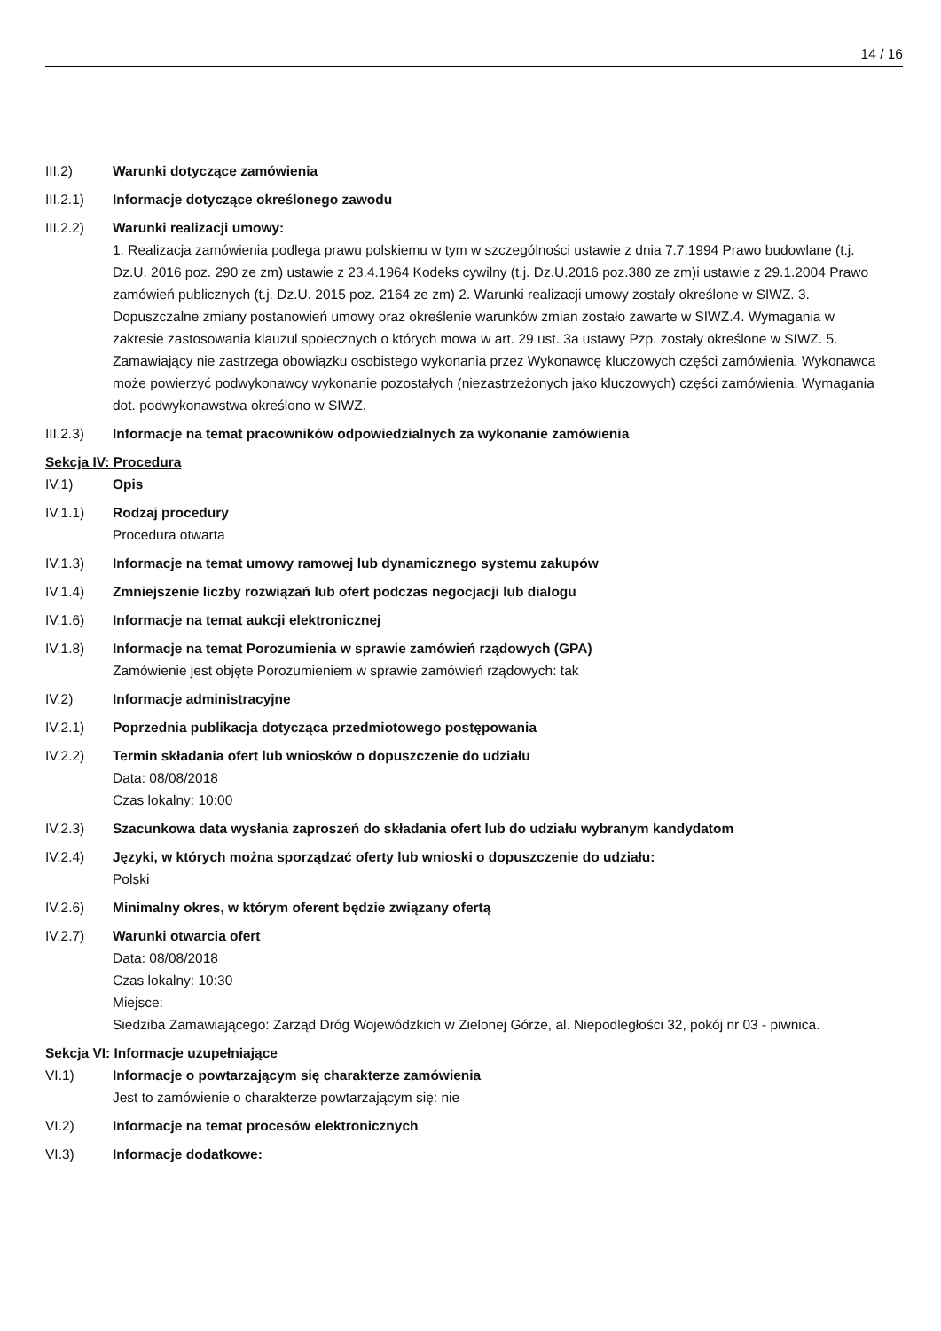14 / 16
III.2) Warunki dotyczące zamówienia
III.2.1) Informacje dotyczące określonego zawodu
III.2.2) Warunki realizacji umowy:
1. Realizacja zamówienia podlega prawu polskiemu w tym w szczególności ustawie z dnia 7.7.1994 Prawo budowlane (t.j. Dz.U. 2016 poz. 290 ze zm) ustawie z 23.4.1964 Kodeks cywilny (t.j. Dz.U.2016 poz.380 ze zm)i ustawie z 29.1.2004 Prawo zamówień publicznych (t.j. Dz.U. 2015 poz. 2164 ze zm) 2. Warunki realizacji umowy zostały określone w SIWZ. 3. Dopuszczalne zmiany postanowień umowy oraz określenie warunków zmian zostało zawarte w SIWZ.4. Wymagania w zakresie zastosowania klauzul społecznych o których mowa w art. 29 ust. 3a ustawy Pzp. zostały określone w SIWZ. 5. Zamawiający nie zastrzega obowiązku osobistego wykonania przez Wykonawcę kluczowych części zamówienia. Wykonawca może powierzyć podwykonawcy wykonanie pozostałych (niezastrzeżonych jako kluczowych) części zamówienia. Wymagania dot. podwykonawstwa określono w SIWZ.
III.2.3) Informacje na temat pracowników odpowiedzialnych za wykonanie zamówienia
Sekcja IV: Procedura
IV.1) Opis
IV.1.1) Rodzaj procedury
Procedura otwarta
IV.1.3) Informacje na temat umowy ramowej lub dynamicznego systemu zakupów
IV.1.4) Zmniejszenie liczby rozwiązań lub ofert podczas negocjacji lub dialogu
IV.1.6) Informacje na temat aukcji elektronicznej
IV.1.8) Informacje na temat Porozumienia w sprawie zamówień rządowych (GPA)
Zamówienie jest objęte Porozumieniem w sprawie zamówień rządowych: tak
IV.2) Informacje administracyjne
IV.2.1) Poprzednia publikacja dotycząca przedmiotowego postępowania
IV.2.2) Termin składania ofert lub wniosków o dopuszczenie do udziału
Data: 08/08/2018
Czas lokalny: 10:00
IV.2.3) Szacunkowa data wysłania zaproszeń do składania ofert lub do udziału wybranym kandydatom
IV.2.4) Języki, w których można sporządzać oferty lub wnioski o dopuszczenie do udziału:
Polski
IV.2.6) Minimalny okres, w którym oferent będzie związany ofertą
IV.2.7) Warunki otwarcia ofert
Data: 08/08/2018
Czas lokalny: 10:30
Miejsce:
Siedziba Zamawiającego: Zarząd Dróg Wojewódzkich w Zielonej Górze, al. Niepodległości 32, pokój nr 03 - piwnica.
Sekcja VI: Informacje uzupełniające
VI.1) Informacje o powtarzającym się charakterze zamówienia
Jest to zamówienie o charakterze powtarzającym się: nie
VI.2) Informacje na temat procesów elektronicznych
VI.3) Informacje dodatkowe: